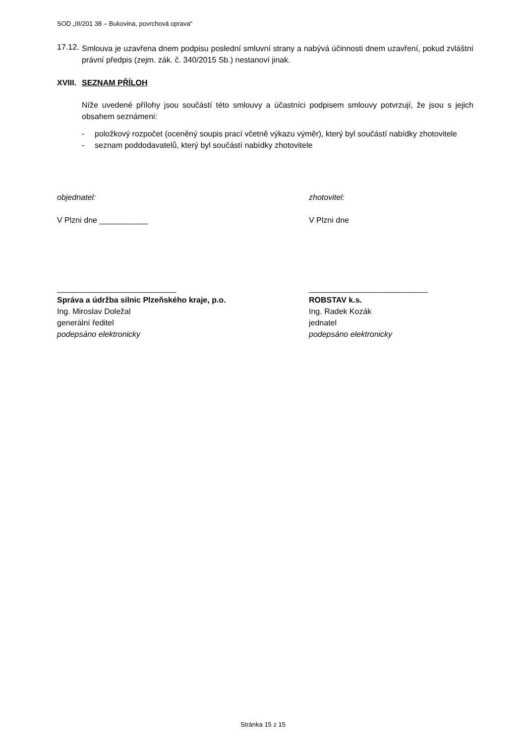SOD „III/201 38 – Bukovina, povrchová oprava“
17.12.
Smlouva je uzavřena dnem podpisu poslední smluvní strany a nabývá účinnosti dnem uzavření, pokud zvláštní právní předpis (zejm. zák. č. 340/2015 Sb.) nestanoví jinak.
XVIII. SEZNAM PŘÍLOH
Níže uvedené přílohy jsou součástí této smlouvy a účastníci podpisem smlouvy potvrzují, že jsou s jejich obsahem seznámeni:
- položkový rozpočet (oceněný soupis prací včetně výkazu výměr), který byl součástí nabídky zhotovitele
- seznam poddodavatelů, který byl součástí nabídky zhotovitele
objednatel:
V Plzni dne ___________
___________________________
Správa a údržba silnic Plzeňského kraje, p.o.
Ing. Miroslav Doležal
generální ředitel
podepsáno elektronicky
zhotovitel:
V Plzni dne
___________________________
ROBSTAV k.s.
Ing. Radek Kozák
jednatel
podepsáno elektronicky
Stránka 15 z 15